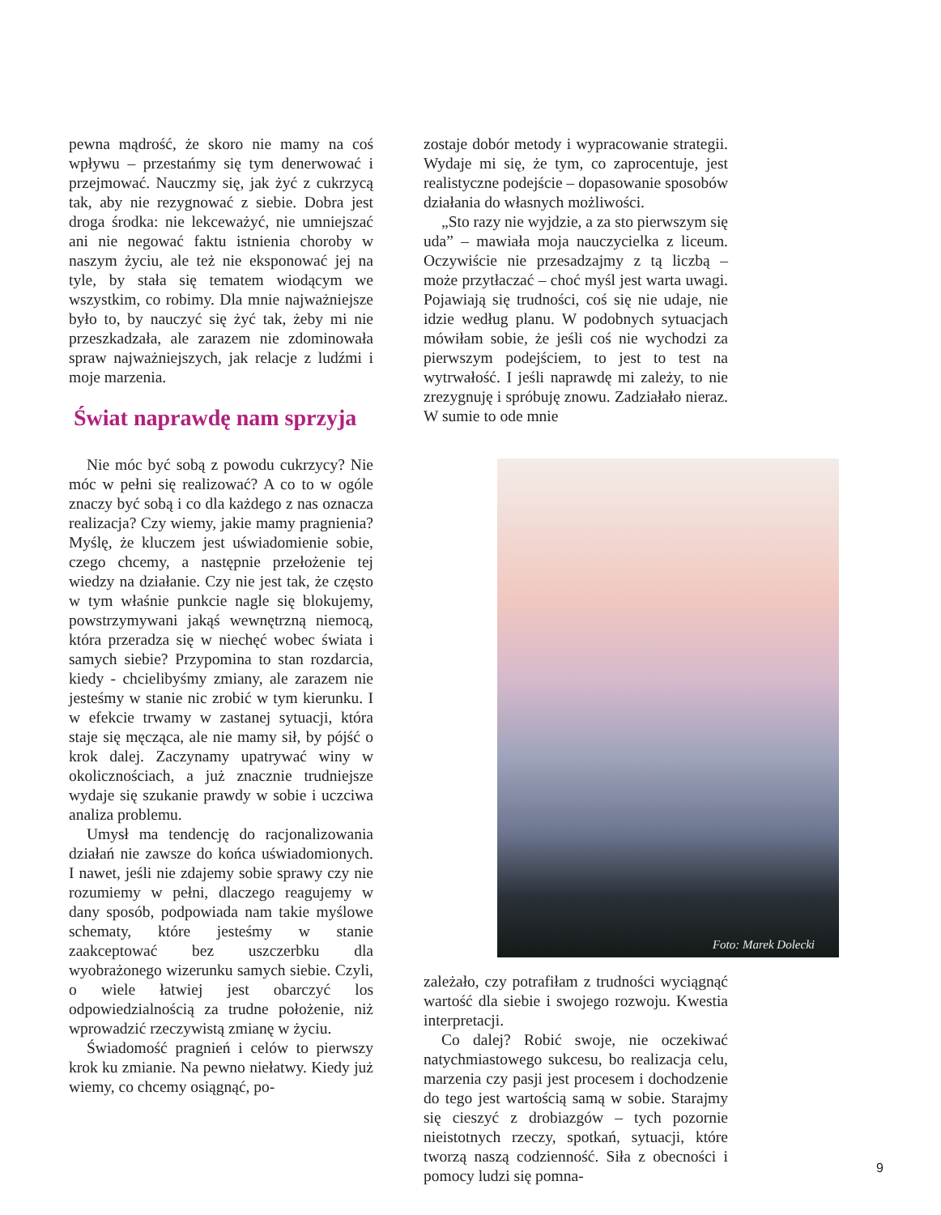pewna mądrość, że skoro nie mamy na coś wpływu – przestańmy się tym denerwować i przejmować. Nauczmy się, jak żyć z cukrzycą tak, aby nie rezygnować z siebie. Dobra jest droga środka: nie lekceważyć, nie umniejszać ani nie negować faktu istnienia choroby w naszym życiu, ale też nie eksponować jej na tyle, by stała się tematem wiodącym we wszystkim, co robimy. Dla mnie najważniejsze było to, by nauczyć się żyć tak, żeby mi nie przeszkadzała, ale zarazem nie zdominowała spraw najważniejszych, jak relacje z ludźmi i moje marzenia.
Świat naprawdę nam sprzyja
Nie móc być sobą z powodu cukrzycy? Nie móc w pełni się realizować? A co to w ogóle znaczy być sobą i co dla każdego z nas oznacza realizacja? Czy wiemy, jakie mamy pragnienia? Myślę, że kluczem jest uświadomienie sobie, czego chcemy, a następnie przełożenie tej wiedzy na działanie. Czy nie jest tak, że często w tym właśnie punkcie nagle się blokujemy, powstrzymywani jakąś wewnętrzną niemocą, która przeradza się w niechęć wobec świata i samych siebie? Przypomina to stan rozdarcia, kiedy - chcielibyśmy zmiany, ale zarazem nie jesteśmy w stanie nic zrobić w tym kierunku. I w efekcie trwamy w zastanej sytuacji, która staje się męcząca, ale nie mamy sił, by pójść o krok dalej. Zaczynamy upatrywać winy w okolicznościach, a już znacznie trudniejsze wydaje się szukanie prawdy w sobie i uczciwa analiza problemu.
Umysł ma tendencję do racjonalizowania działań nie zawsze do końca uświadomionych. I nawet, jeśli nie zdajemy sobie sprawy czy nie rozumiemy w pełni, dlaczego reagujemy w dany sposób, podpowiada nam takie myślowe schematy, które jesteśmy w stanie zaakceptować bez uszczerbku dla wyobrażonego wizerunku samych siebie. Czyli, o wiele łatwiej jest obarczyć los odpowiedzialnością za trudne położenie, niż wprowadzić rzeczywistą zmianę w życiu.
Świadomość pragnień i celów to pierwszy krok ku zmianie. Na pewno niełatwy. Kiedy już wiemy, co chcemy osiągnąć, po-
zostaje dobór metody i wypracowanie strategii. Wydaje mi się, że tym, co zaprocentuje, jest realistyczne podejście – dopasowanie sposobów działania do własnych możliwości.
„Sto razy nie wyjdzie, a za sto pierwszym się uda” – mawiała moja nauczycielka z liceum. Oczywiście nie przesadzajmy z tą liczbą – może przytłaczać – choć myśl jest warta uwagi. Pojawiają się trudności, coś się nie udaje, nie idzie według planu. W podobnych sytuacjach mówiłam sobie, że jeśli coś nie wychodzi za pierwszym podejściem, to jest to test na wytrwałość. I jeśli naprawdę mi zależy, to nie zrezygnuję i spróbuję znowu. Zadziałało nieraz. W sumie to ode mnie
Foto: Marek Dolecki
zależało, czy potrafiłam z trudności wyciągnąć wartość dla siebie i swojego rozwoju. Kwestia interpretacji.
Co dalej? Robić swoje, nie oczekiwać natychmiastowego sukcesu, bo realizacja celu, marzenia czy pasji jest procesem i dochodzenie do tego jest wartością samą w sobie. Starajmy się cieszyć z drobiazgów – tych pozornie nieistotnych rzeczy, spotkań, sytuacji, które tworzą naszą codzienność. Siła z obecności i pomocy ludzi się pomna-
9